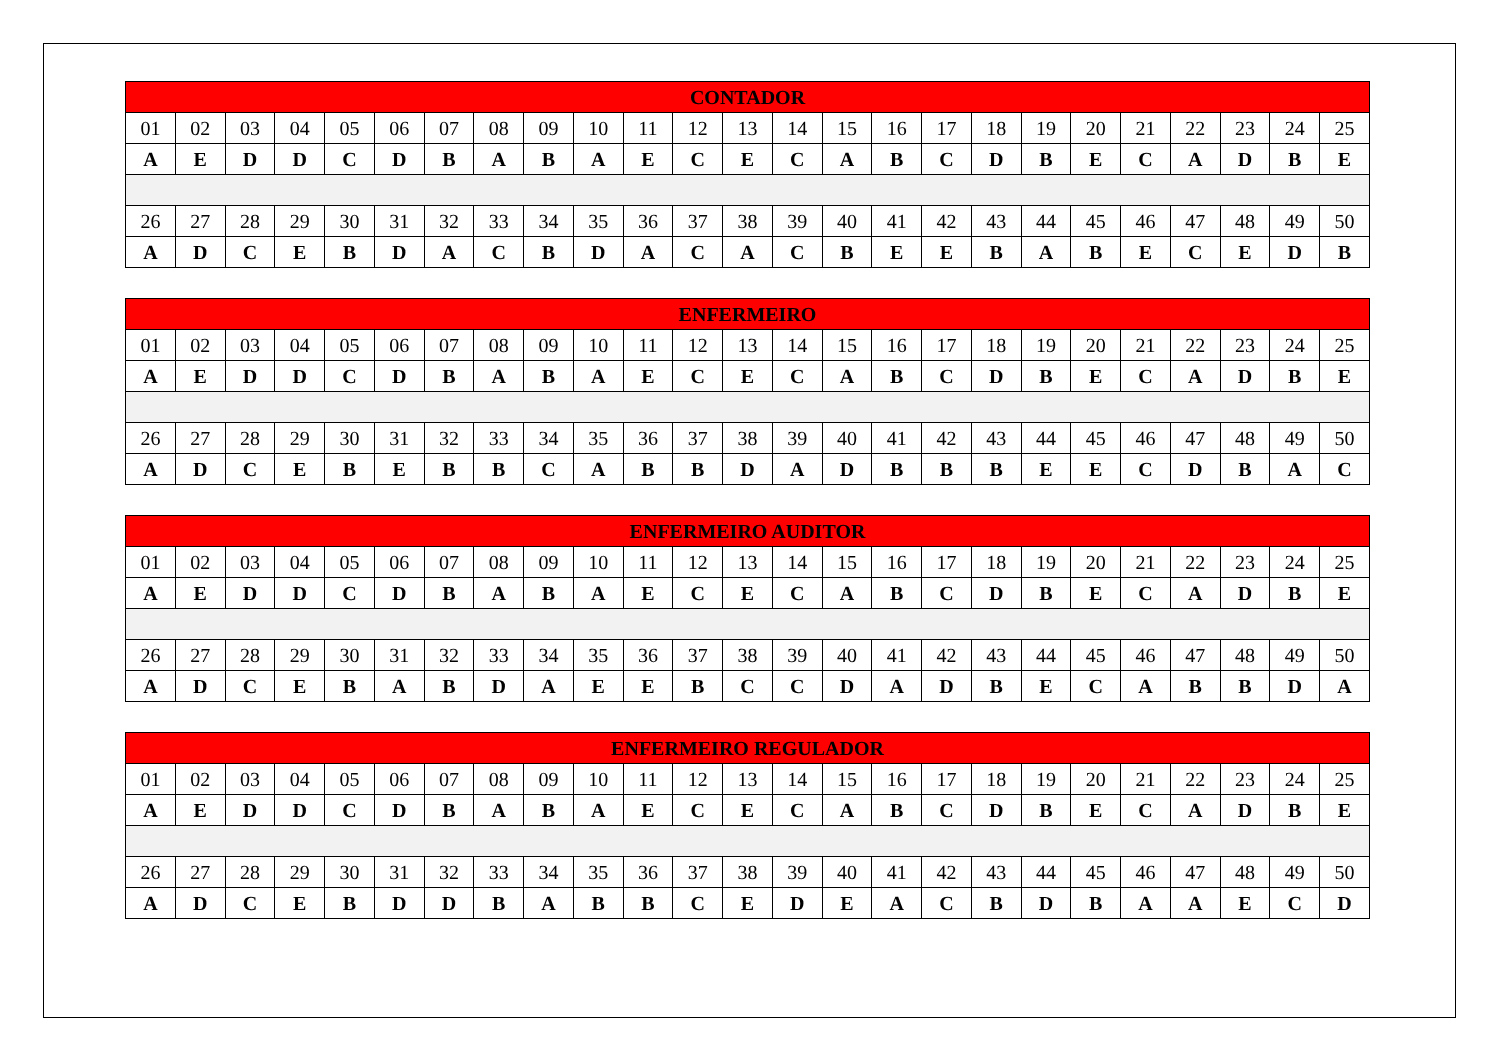| CONTADOR | | | | | | | | | | | | | | | | | | | | | | | | |
| --- | --- | --- | --- | --- | --- | --- | --- | --- | --- | --- | --- | --- | --- | --- | --- | --- | --- | --- | --- | --- | --- | --- | --- | --- |
| 01 | 02 | 03 | 04 | 05 | 06 | 07 | 08 | 09 | 10 | 11 | 12 | 13 | 14 | 15 | 16 | 17 | 18 | 19 | 20 | 21 | 22 | 23 | 24 | 25 |
| A | E | D | D | C | D | B | A | B | A | E | C | E | C | A | B | C | D | B | E | C | A | D | B | E |
| 26 | 27 | 28 | 29 | 30 | 31 | 32 | 33 | 34 | 35 | 36 | 37 | 38 | 39 | 40 | 41 | 42 | 43 | 44 | 45 | 46 | 47 | 48 | 49 | 50 |
| A | D | C | E | B | D | A | C | B | D | A | C | A | C | B | E | E | B | A | B | E | C | E | D | B |
| ENFERMEIRO | | | | | | | | | | | | | | | | | | | | | | | | |
| --- | --- | --- | --- | --- | --- | --- | --- | --- | --- | --- | --- | --- | --- | --- | --- | --- | --- | --- | --- | --- | --- | --- | --- | --- |
| 01 | 02 | 03 | 04 | 05 | 06 | 07 | 08 | 09 | 10 | 11 | 12 | 13 | 14 | 15 | 16 | 17 | 18 | 19 | 20 | 21 | 22 | 23 | 24 | 25 |
| A | E | D | D | C | D | B | A | B | A | E | C | E | C | A | B | C | D | B | E | C | A | D | B | E |
| 26 | 27 | 28 | 29 | 30 | 31 | 32 | 33 | 34 | 35 | 36 | 37 | 38 | 39 | 40 | 41 | 42 | 43 | 44 | 45 | 46 | 47 | 48 | 49 | 50 |
| A | D | C | E | B | E | B | B | C | A | B | B | D | A | D | B | B | B | E | E | C | D | B | A | C |
| ENFERMEIRO AUDITOR | | | | | | | | | | | | | | | | | | | | | | | | |
| --- | --- | --- | --- | --- | --- | --- | --- | --- | --- | --- | --- | --- | --- | --- | --- | --- | --- | --- | --- | --- | --- | --- | --- | --- |
| 01 | 02 | 03 | 04 | 05 | 06 | 07 | 08 | 09 | 10 | 11 | 12 | 13 | 14 | 15 | 16 | 17 | 18 | 19 | 20 | 21 | 22 | 23 | 24 | 25 |
| A | E | D | D | C | D | B | A | B | A | E | C | E | C | A | B | C | D | B | E | C | A | D | B | E |
| 26 | 27 | 28 | 29 | 30 | 31 | 32 | 33 | 34 | 35 | 36 | 37 | 38 | 39 | 40 | 41 | 42 | 43 | 44 | 45 | 46 | 47 | 48 | 49 | 50 |
| A | D | C | E | B | A | B | D | A | E | E | B | C | C | D | A | D | B | E | C | A | B | B | D | A |
| ENFERMEIRO REGULADOR | | | | | | | | | | | | | | | | | | | | | | | | |
| --- | --- | --- | --- | --- | --- | --- | --- | --- | --- | --- | --- | --- | --- | --- | --- | --- | --- | --- | --- | --- | --- | --- | --- | --- |
| 01 | 02 | 03 | 04 | 05 | 06 | 07 | 08 | 09 | 10 | 11 | 12 | 13 | 14 | 15 | 16 | 17 | 18 | 19 | 20 | 21 | 22 | 23 | 24 | 25 |
| A | E | D | D | C | D | B | A | B | A | E | C | E | C | A | B | C | D | B | E | C | A | D | B | E |
| 26 | 27 | 28 | 29 | 30 | 31 | 32 | 33 | 34 | 35 | 36 | 37 | 38 | 39 | 40 | 41 | 42 | 43 | 44 | 45 | 46 | 47 | 48 | 49 | 50 |
| A | D | C | E | B | D | D | B | A | B | B | C | E | D | E | A | C | B | D | B | A | A | E | C | D |